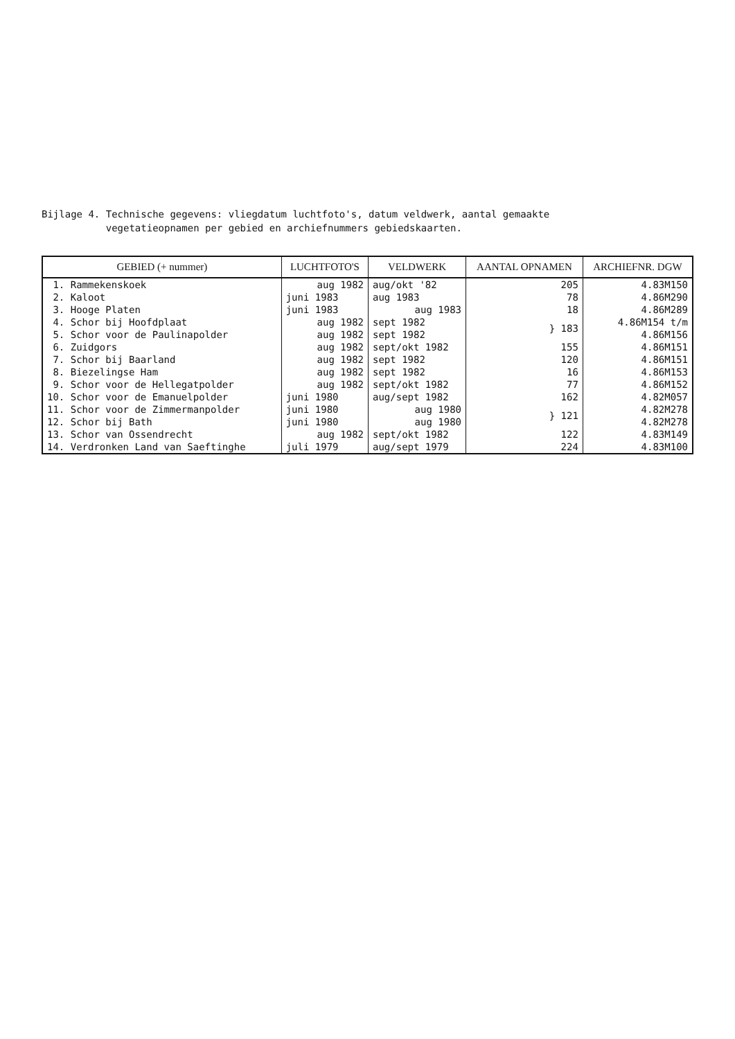Bijlage 4. Technische gegevens: vliegdatum luchtfoto's, datum veldwerk, aantal gemaakte
vegetatieopnamen per gebied en archiefnummers gebiedskaarten.
| GEBIED (+ nummer) | LUCHTFOTO'S | VELDWERK | AANTAL OPNAMEN | ARCHIEFNR. DGW |
| --- | --- | --- | --- | --- |
| 1. Rammekenskoek | aug 1982 | aug/okt '82 | 205 | 4.83M150 |
| 2. Kaloot | juni 1983 | aug 1983 | 78 | 4.86M290 |
| 3. Hooge Platen | juni 1983 | aug 1983 | 18 | 4.86M289 |
| 4. Schor bij Hoofdplaat | aug 1982 | sept 1982 | } 183 | 4.86M154 t/m |
| 5. Schor voor de Paulinapolder | aug 1982 | sept 1982 | | 4.86M156 |
| 6. Zuidgors | aug 1982 | sept/okt 1982 | 155 | 4.86M151 |
| 7. Schor bij Baarland | aug 1982 | sept 1982 | 120 | 4.86M151 |
| 8. Biezelingse Ham | aug 1982 | sept 1982 | 16 | 4.86M153 |
| 9. Schor voor de Hellegatpolder | aug 1982 | sept/okt 1982 | 77 | 4.86M152 |
| 10. Schor voor de Emanuelpolder | juni 1980 | aug/sept 1982 | 162 | 4.82M057 |
| 11. Schor voor de Zimmermanpolder | juni 1980 | aug 1980 | } 121 | 4.82M278 |
| 12. Schor bij Bath | juni 1980 | aug 1980 | | 4.82M278 |
| 13. Schor van Ossendrecht | aug 1982 | sept/okt 1982 | 122 | 4.83M149 |
| 14. Verdronken Land van Saeftinghe | juli 1979 | aug/sept 1979 | 224 | 4.83M100 |